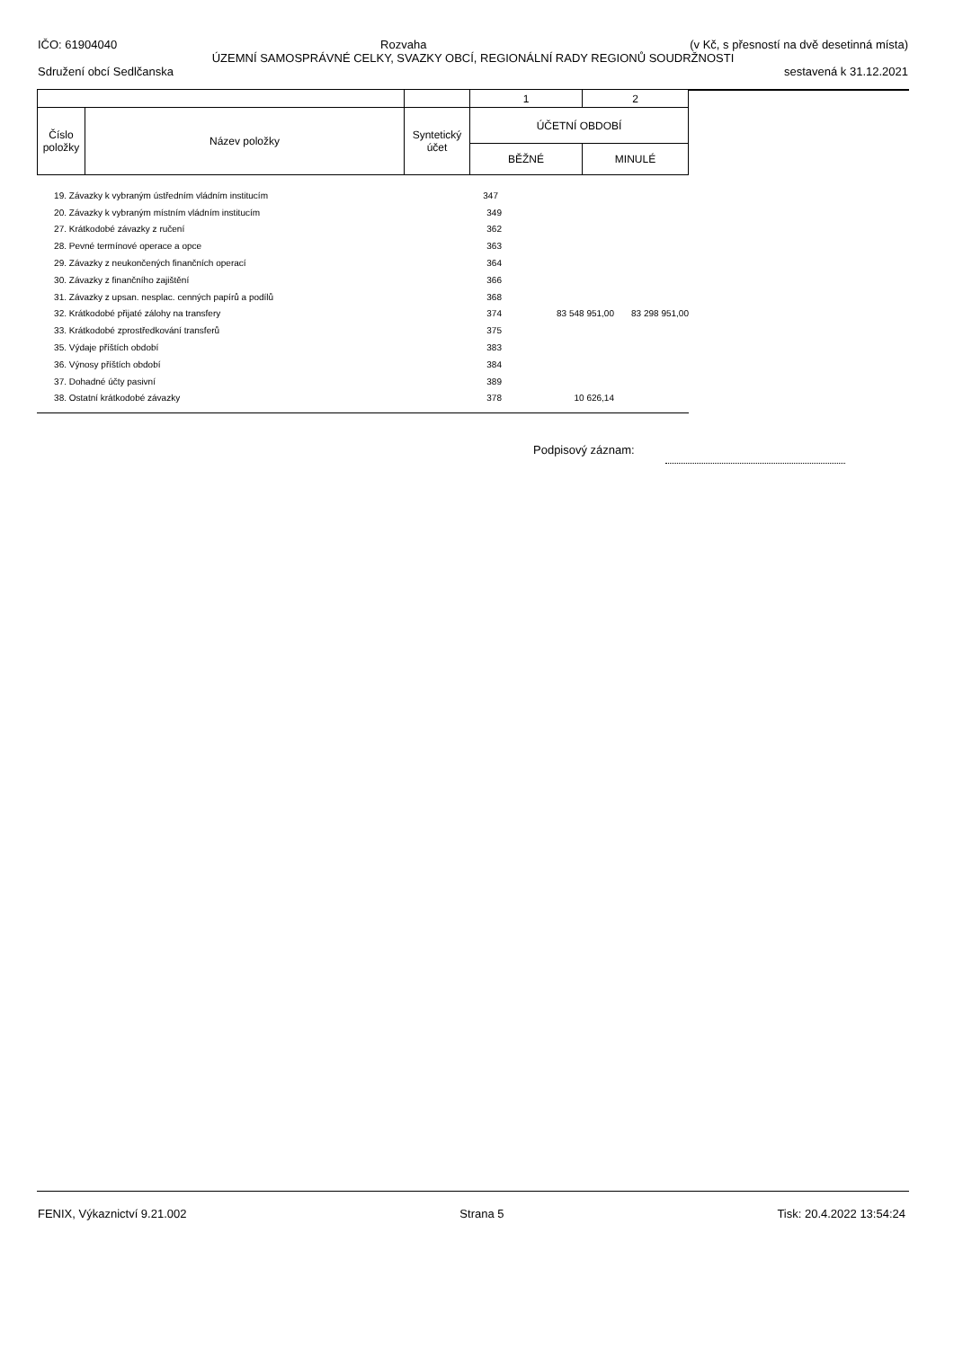IČO: 61904040 Rozvaha (v Kč, s přesností na dvě desetinná místa)
ÚZEMNÍ SAMOSPRÁVNÉ CELKY, SVAZKY OBCÍ, REGIONÁLNÍ RADY REGIONŮ SOUDRŽNOSTI
Sdružení obcí Sedlčanska sestavená k 31.12.2021
| | | | 1 | 2 |
| Číslo položky | Název položky | Syntetický účet | ÚČETNÍ OBDOBÍ | |
| | | | BĚŽNÉ | MINULÉ |
| 19. | Závazky k vybraným ústředním vládním institucím | 347 | | |
| 20. | Závazky k vybraným místním vládním institucím | 349 | | |
| 27. | Krátkodobé závazky z ručení | 362 | | |
| 28. | Pevné termínové operace a opce | 363 | | |
| 29. | Závazky z neukončených finančních operací | 364 | | |
| 30. | Závazky z finančního zajištění | 366 | | |
| 31. | Závazky z upsan. nesplac. cenných papírů a podílů | 368 | | |
| 32. | Krátkodobé přijaté zálohy na transfery | 374 | 83 548 951,00 | 83 298 951,00 |
| 33. | Krátkodobé zprostředkování transferů | 375 | | |
| 35. | Výdaje příštích období | 383 | | |
| 36. | Výnosy příštích období | 384 | | |
| 37. | Dohadné účty pasivní | 389 | | |
| 38. | Ostatní krátkodobé závazky | 378 | 10 626,14 | |
Podpisový záznam:
FENIX, Výkaznictví 9.21.002 Strana 5 Tisk: 20.4.2022 13:54:24